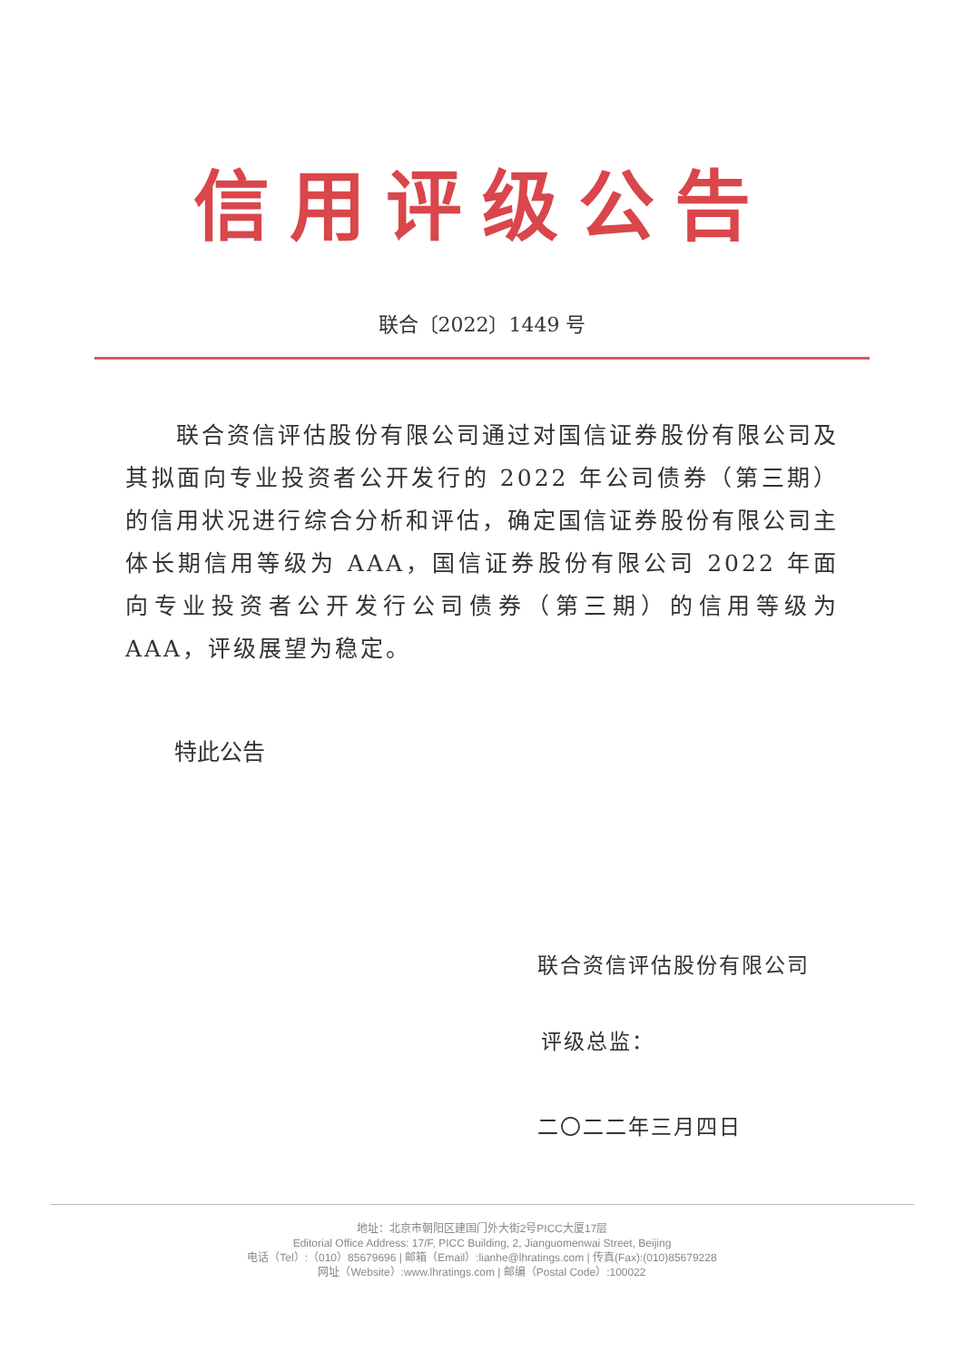信用评级公告
联合〔2022〕1449 号
联合资信评估股份有限公司通过对国信证券股份有限公司及其拟面向专业投资者公开发行的 2022 年公司债券（第三期）的信用状况进行综合分析和评估，确定国信证券股份有限公司主体长期信用等级为 AAA，国信证券股份有限公司 2022 年面向专业投资者公开发行公司债券（第三期）的信用等级为 AAA，评级展望为稳定。
特此公告
联合资信评估股份有限公司
评级总监：
二〇二二年三月四日
地址：北京市朝阳区建国门外大街2号PICC大厦17层
Editorial Office Address: 17/F, PICC Building, 2, Jianguomenwai Street, Beijing
电话（Tel）:（010）85679696 | 邮箱（Email）:lianhe@lhratings.com | 传真(Fax):(010)85679228
网址（Website）:www.lhratings.com | 邮编（Postal Code）:100022